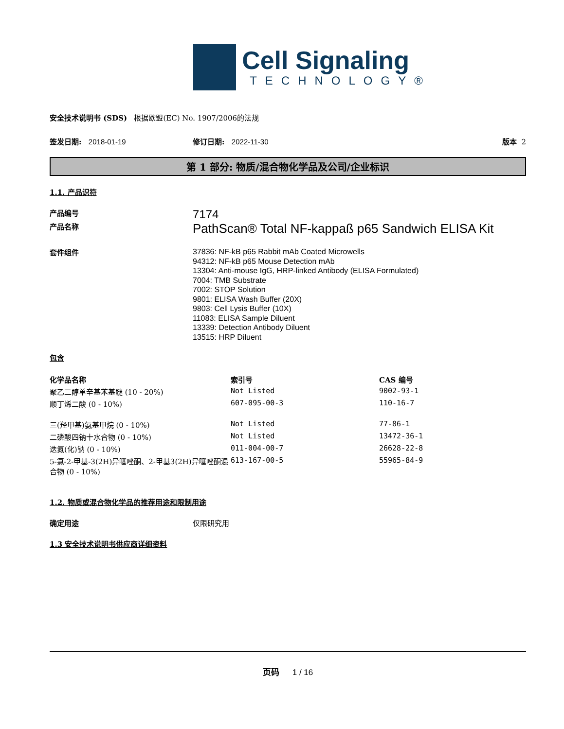Cell Signaling
TECHNOLOGY®
安全技术说明书 (SDS) 根据欧盟(EC) No. 1907/2006的法规
签发日期: 2018-01-19 修订日期: 2022-11-30 版本 2
第 1 部分: 物质/混合物化学品及公司/企业标识
1.1. 产品识符
产品编号
7174
产品名称
PathScan® Total NF-kappaß p65 Sandwich ELISA Kit
套件组件
37836: NF-kB p65 Rabbit mAb Coated Microwells
94312: NF-kB p65 Mouse Detection mAb
13304: Anti-mouse IgG, HRP-linked Antibody (ELISA Formulated)
7004: TMB Substrate
7002: STOP Solution
9801: ELISA Wash Buffer (20X)
9803: Cell Lysis Buffer (10X)
11083: ELISA Sample Diluent
13339: Detection Antibody Diluent
13515: HRP Diluent
包含
| 化学品名称 | 索引号 | CAS 编号 |
| --- | --- | --- |
| 聚乙二醇单辛基苯基醚 (10 - 20%) | Not Listed | 9002-93-1 |
| 顺丁烯二酸 (0 - 10%) | 607-095-00-3 | 110-16-7 |
| 三(羟甲基)氨基甲烷 (0 - 10%) | Not Listed | 77-86-1 |
| 二磷酸四钠十水合物 (0 - 10%) | Not Listed | 13472-36-1 |
| 迭氮(化)钠 (0 - 10%) | 011-004-00-7 | 26628-22-8 |
| 5-氯-2-甲基-3(2H)异噻唑酮、2-甲基3(2H)异噻唑酮混合物 (0 - 10%) | 613-167-00-5 | 55965-84-9 |
1.2. 物质或混合物化学品的推荐用途和限制用途
确定用途 仅限研究用
1.3 安全技术说明书供应商详细资料
页码 1 / 16